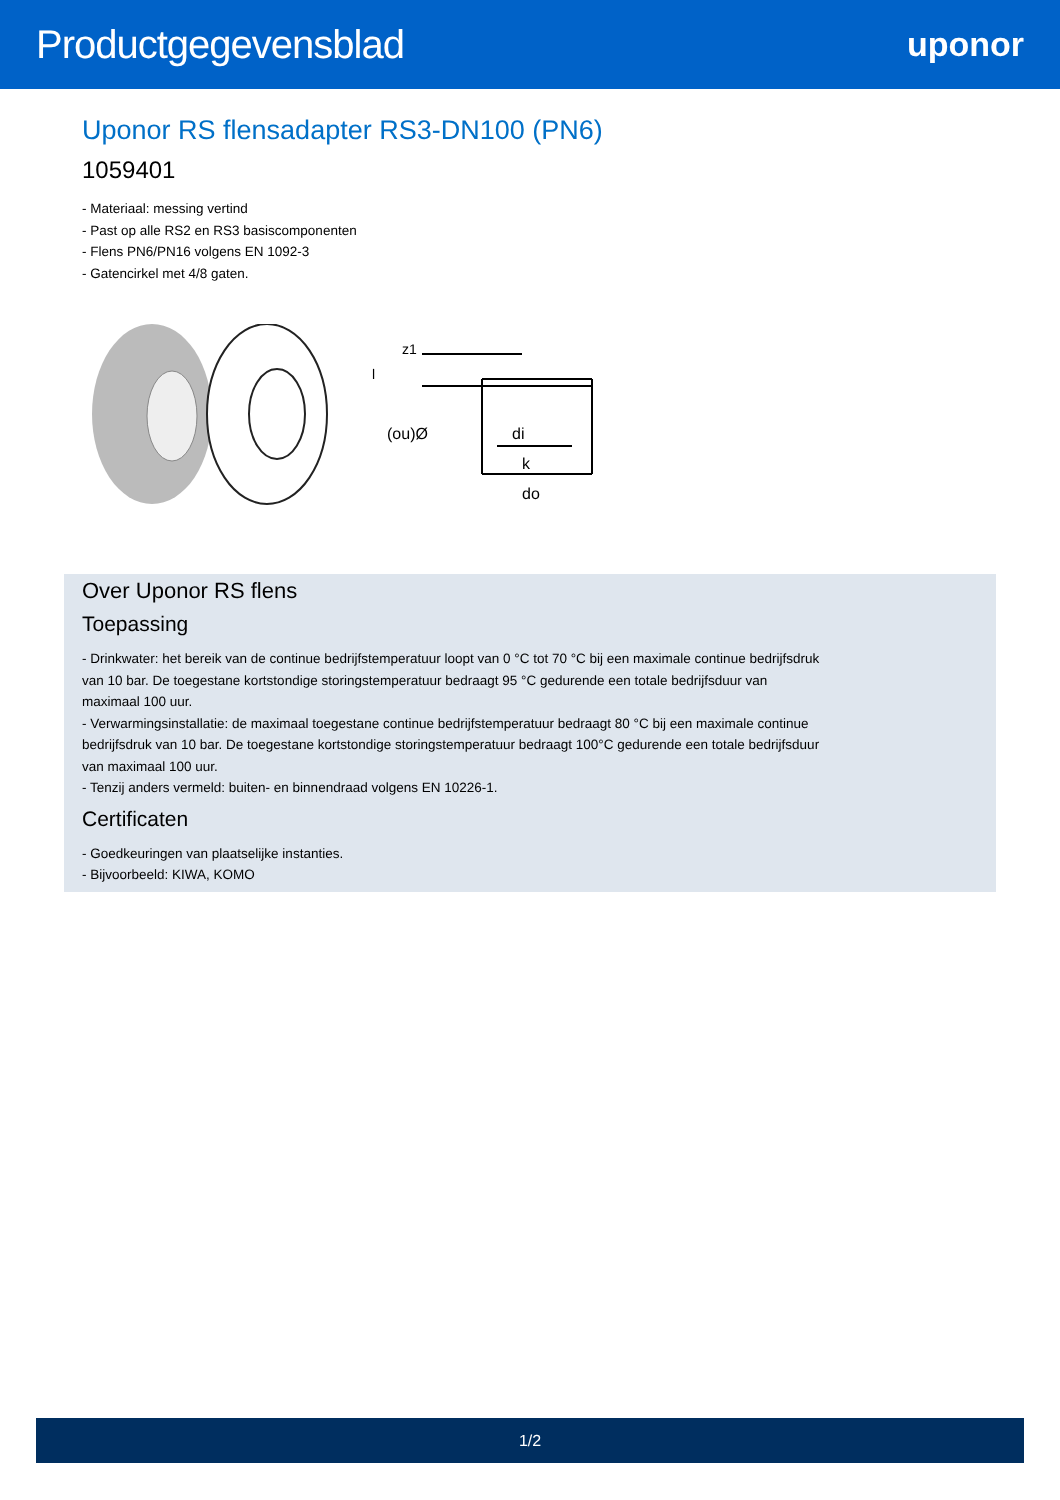Productgegevensblad
uponor
Uponor RS flensadapter RS3-DN100 (PN6)
1059401
- Materiaal: messing vertind
- Past op alle RS2 en RS3 basiscomponenten
- Flens PN6/PN16 volgens EN 1092-3
- Gatencirkel met 4/8 gaten.
(ou)Ø
di
k
do
z1
l
Over Uponor RS flens
Toepassing
- Drinkwater: het bereik van de continue bedrijfstemperatuur loopt van 0 °C tot 70 °C bij een maximale continue bedrijfsdruk
van 10 bar. De toegestane kortstondige storingstemperatuur bedraagt 95 °C gedurende een totale bedrijfsduur van
maximaal 100 uur.
- Verwarmingsinstallatie: de maximaal toegestane continue bedrijfstemperatuur bedraagt 80 °C bij een maximale continue
bedrijfsdruk van 10 bar. De toegestane kortstondige storingstemperatuur bedraagt 100°C gedurende een totale bedrijfsduur
van maximaal 100 uur.
- Tenzij anders vermeld: buiten- en binnendraad volgens EN 10226-1.
Certificaten
- Goedkeuringen van plaatselijke instanties.
- Bijvoorbeeld: KIWA, KOMO
1/2